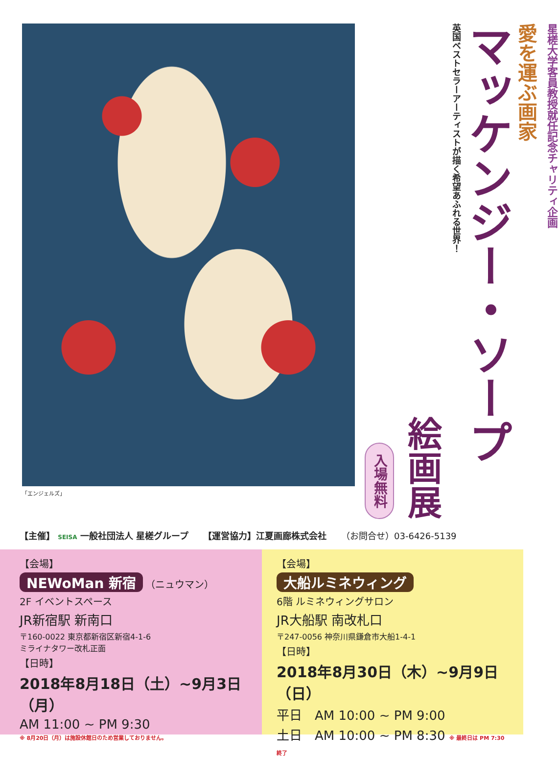「エンジェルズ」
星槎大学客員教授就任記念チャリティ企画
愛を運ぶ画家
マッケンジー・ソープ
英国ベストセラーアーティストが描く希望あふれる世界！
絵画展
入場無料
【主催】 SEISA 一般社団法人 星槎グループ 【運営協力】江夏画廊株式会社 （お問合せ）03-6426-5139
【会場】
NEWoMan 新宿 （ニュウマン）
2F イベントスペース
JR新宿駅 新南口
〒160-0022 東京都新宿区新宿4-1-6
ミライナタワー改札正面
【日時】
2018年8月18日（土）~9月3日（月）
AM 11:00 ~ PM 9:30
※ 8月20日（月）は施設休館日のため営業しておりません。
【会場】
大船ルミネウィング
6階 ルミネウィングサロン
JR大船駅 南改札口
〒247-0056 神奈川県鎌倉市大船1-4-1
【日時】
2018年8月30日（木）~9月9日（日）
平日　AM 10:00 ~ PM 9:00
土日　AM 10:00 ~ PM 8:30 ※ 最終日は PM 7:30 終了